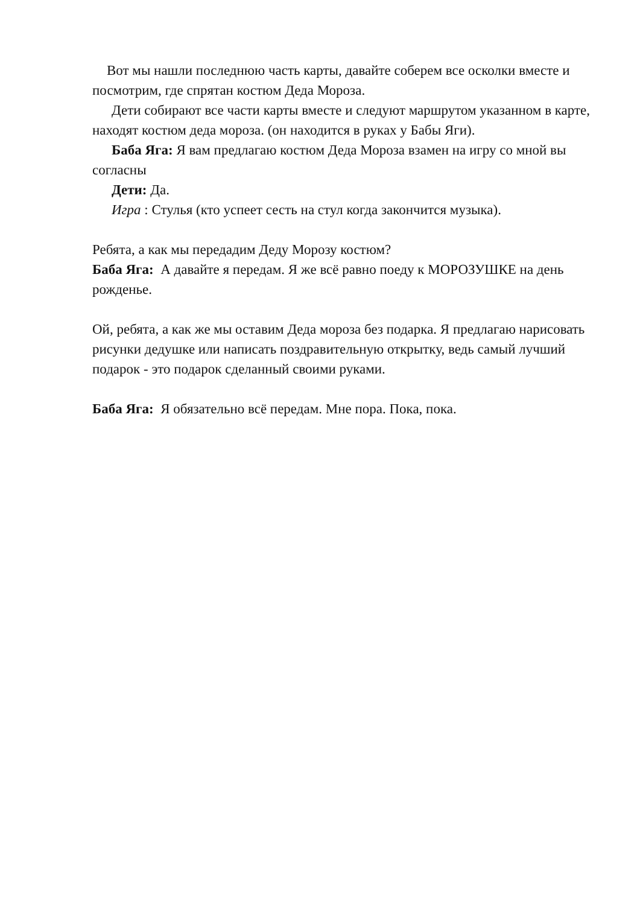Вот мы нашли последнюю часть карты, давайте соберем все осколки вместе и посмотрим, где спрятан костюм Деда Мороза.
Дети собирают все части карты вместе и следуют маршрутом указанном в карте, находят костюм деда мороза. (он находится в руках у Бабы Яги).
Баба Яга: Я вам предлагаю костюм Деда Мороза взамен на игру со мной вы согласны
Дети: Да.
Игра : Стулья (кто успеет сесть на стул когда закончится музыка).
Ребята, а как мы передадим Деду Морозу костюм?
Баба Яга: А давайте я передам. Я же всё равно поеду к МОРОЗУШКЕ на день рожденье.
Ой, ребята, а как же мы оставим Деда мороза без подарка. Я предлагаю нарисовать рисунки дедушке или написать поздравительную открытку, ведь самый лучший подарок - это подарок сделанный своими руками.
Баба Яга: Я обязательно всё передам. Мне пора. Пока, пока.